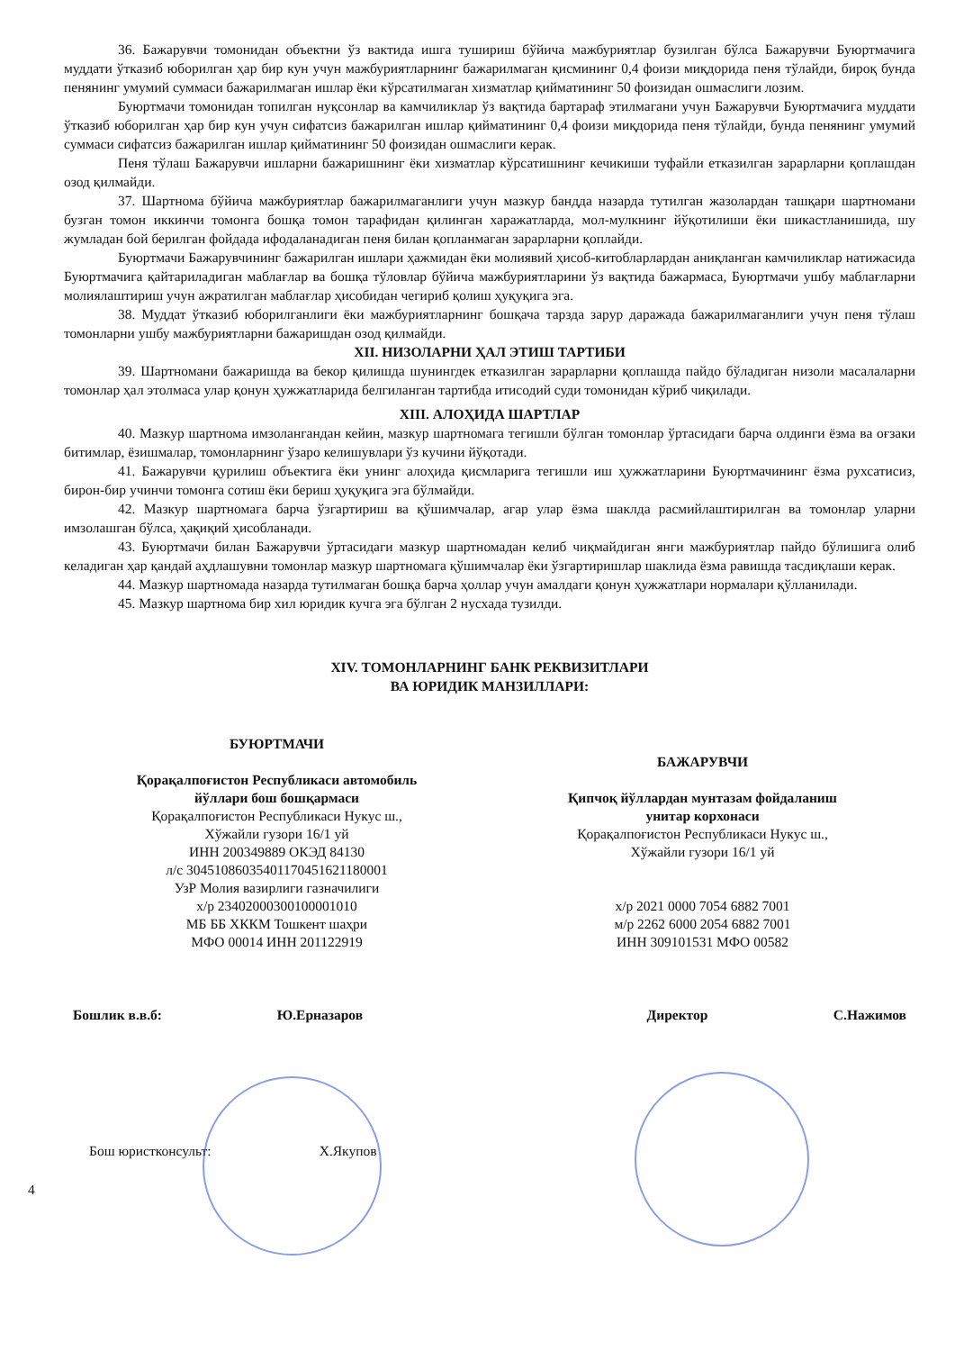36. Бажарувчи томонидан объектни ўз вактида ишга тушириш бўйича мажбуриятлар бузилган бўлса Бажарувчи Буюртмачига муддати ўтказиб юборилган ҳар бир кун учун мажбуриятларнинг бажарилмаган қисмининг 0,4 фоизи миқдорида пеня тўлайди, бироқ бунда пенянинг умумий суммаси бажарилмаган ишлар ёки кўрсатилмаган хизматлар қийматининг 50 фоизидан ошмаслиги лозим.
Буюртмачи томонидан топилган нуқсонлар ва камчиликлар ўз вақтида бартараф этилмагани учун Бажарувчи Буюртмачига муддати ўтказиб юборилган ҳар бир кун учун сифатсиз бажарилган ишлар қийматининг 0,4 фоизи миқдорида пеня тўлайди, бунда пенянинг умумий суммаси сифатсиз бажарилган ишлар қийматининг 50 фоизидан ошмаслиги керак.
Пеня тўлаш Бажарувчи ишларни бажаришнинг ёки хизматлар кўрсатишнинг кечикиши туфайли етказилган зарарларни қоплашдан озод қилмайди.
37. Шартнома бўйича мажбуриятлар бажарилмаганлиги учун мазкур бандда назарда тутилган жазолардан ташқари шартномани бузган томон иккинчи томонга бошқа томон тарафидан қилинган харажатларда, мол-мулкнинг йўқотилиши ёки шикастланишида, шу жумладан бой берилган фойдада ифодаланадиган пеня билан қопланмаган зарарларни қоплайди.
Буюртмачи Бажарувчининг бажарилган ишлари ҳажмидан ёки молиявий ҳисоб-китобларлардан аниқланган камчиликлар натижасида Буюртмачига қайтариладиган маблағлар ва бошқа тўловлар бўйича мажбуриятларини ўз вақтида бажармаса, Буюртмачи ушбу маблағларни молиялаштириш учун ажратилган маблағлар ҳисобидан чегириб қолиш ҳуқуқига эга.
38. Муддат ўтказиб юборилганлиги ёки мажбуриятларнинг бошқача тарзда зарур даражада бажарилмаганлиги учун пеня тўлаш томонларни ушбу мажбуриятларни бажаришдан озод қилмайди.
XII. НИЗОЛАРНИ ҲАЛ ЭТИШ ТАРТИБИ
39. Шартномани бажаришда ва бекор қилишда шунингдек етказилган зарарларни қоплашда пайдо бўладиган низоли масалаларни томонлар ҳал этолмаса улар қонун ҳужжатларида белгиланган тартибда итисодий суди томонидан кўриб чиқилади.
XIII. АЛОҲИДА ШАРТЛАР
40. Мазкур шартнома имзолангандан кейин, мазкур шартномага тегишли бўлган томонлар ўртасидаги барча олдинги ёзма ва оғзаки битимлар, ёзишмалар, томонларнинг ўзаро келишувлари ўз кучини йўқотади.
41. Бажарувчи қурилиш объектига ёки унинг алоҳида қисмларига тегишли иш ҳужжатларини Буюртмачининг ёзма рухсатисиз, бирон-бир учинчи томонга сотиш ёки бериш ҳуқуқига эга бўлмайди.
42. Мазкур шартномага барча ўзгартириш ва қўшимчалар, агар улар ёзма шаклда расмийлаштирилган ва томонлар уларни имзолашган бўлса, ҳақиқий ҳисобланади.
43. Буюртмачи билан Бажарувчи ўртасидаги мазкур шартномадан келиб чиқмайдиган янги мажбуриятлар пайдо бўлишига олиб келадиган ҳар қандай аҳдлашувни томонлар мазкур шартномага қўшимчалар ёки ўзгартиришлар шаклида ёзма равишда тасдиқлаши керак.
44. Мазкур шартномада назарда тутилмаган бошқа барча ҳоллар учун амалдаги қонун ҳужжатлари нормалари қўлланилади.
45. Мазкур шартнома бир хил юридик кучга эга бўлган 2 нусхада тузилди.
XIV. ТОМОНЛАРНИНГ БАНК РЕКВИЗИТЛАРИ
ВА ЮРИДИК МАНЗИЛЛАРИ:
БУЮРТМАЧИ
Қорақалпоғистон Республикаси автомобиль
йўллари бош бошқармаси
Қорақалпоғистон Республикаси Нукус ш.,
Хўжайли гузори 16/1 уй
ИНН 200349889 ОКЭД 84130
л/с 30451086035401170451621180001
УзР Молия вазирлиги газначилиги
х/р 23402000300100001010
МБ ББ ХККМ Тошкент шаҳри
МФО 00014 ИНН 201122919
БАЖАРУВЧИ
Қипчоқ йўллардан мунтазам фойдаланиш
унитар корхонаси
Қорақалпоғистон Республикаси Нукус ш.,
Хўжайли гузори 16/1 уй
х/р 2021 0000 7054 6882 7001
м/р 2262 6000 2054 6882 7001
ИНН 309101531 МФО 00582
Бошлик в.в.б: Ю.Ерназаров Директор С.Нажимов
Бош юристконсульт: Х.Якупов
4